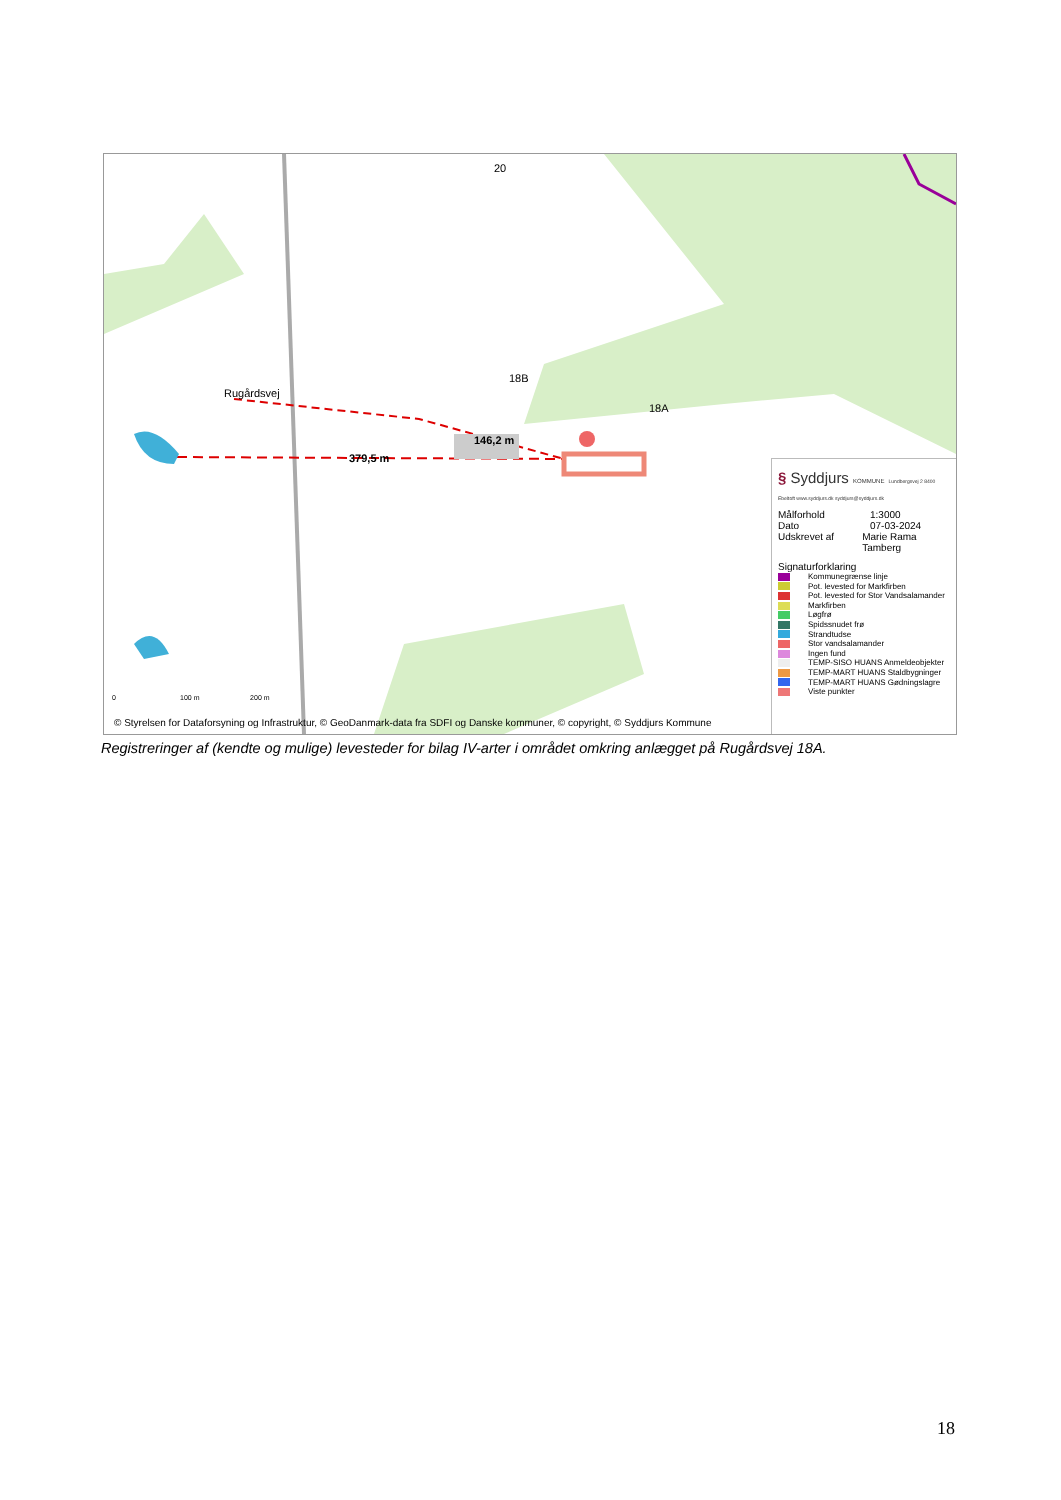20
18B
18A
Rugårdsvej
146,2 m
379,5 m
0 100 m 200 m
© Styrelsen for Dataforsyning og Infrastruktur, © GeoDanmark-data fra SDFI og Danske kommuner, © copyright, © Syddjurs Kommune
§ Syddjurs KOMMUNE Lundbergsvej 2 8400 Ebeltoft www.syddjurs.dk syddjurs@syddjurs.dk
Målforhold 1:3000
Dato 07-03-2024
Udskrevet af Marie Rama Tamberg
Signaturforklaring
Kommunegrænse linje
Pot. levested for Markfirben
Pot. levested for Stor Vandsalamander
Markfirben
Løgfrø
Spidssnudet frø
Strandtudse
Stor vandsalamander
Ingen fund
TEMP-SISO HUANS Anmeldeobjekter
TEMP-MART HUANS Staldbygninger
TEMP-MART HUANS Gødningslagre
Viste punkter
Registreringer af (kendte og mulige) levesteder for bilag IV-arter i området omkring anlægget på Rugårdsvej 18A.
18